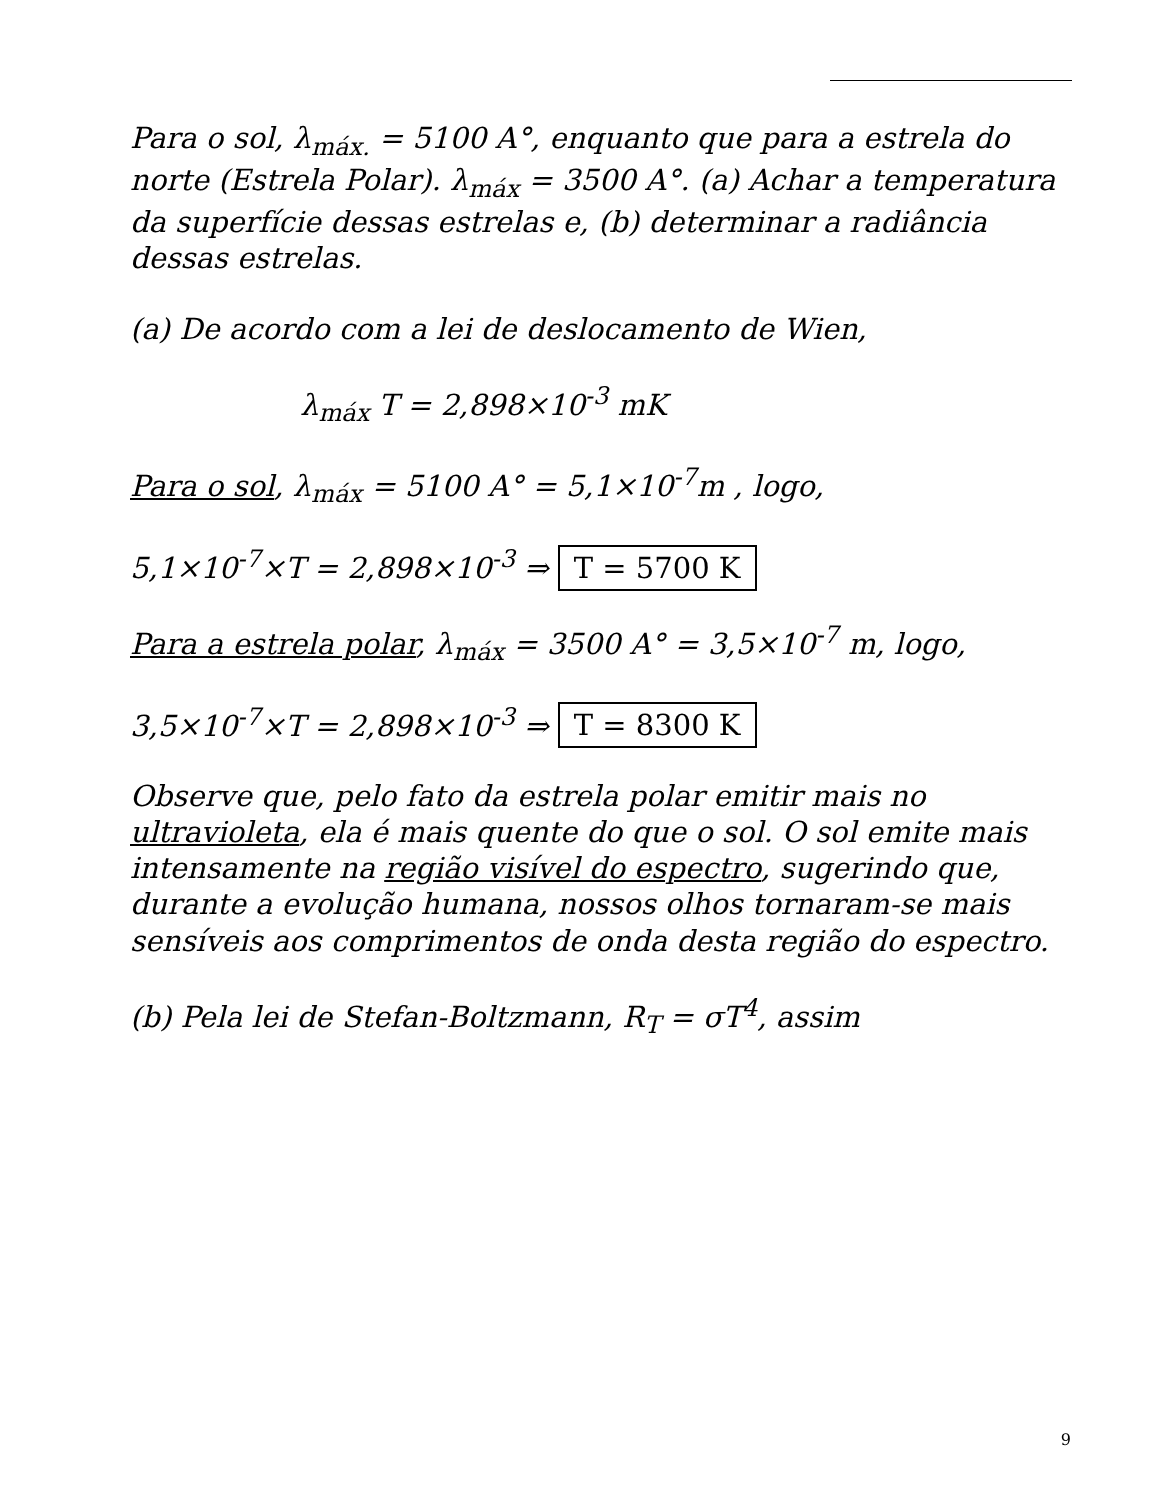Para o sol, λ<sub>máx.</sub> = 5100 A°, enquanto que para a estrela do norte (Estrela Polar). λ<sub>máx</sub> = 3500 A°. (a) Achar a temperatura da superfície dessas estrelas e, (b) determinar a radiância dessas estrelas.
(a) De acordo com a lei de deslocamento de Wien,
λ<sub>máx</sub> T = 2,898×10<sup>-3</sup> mK
Para o sol, λ<sub>máx</sub> = 5100 A° = 5,1×10<sup>-7</sup>m , logo,
5,1×10<sup>-7</sup>×T = 2,898×10<sup>-3</sup> ⇒ T = 5700 K
Para a estrela polar, λ<sub>máx</sub> = 3500 A° = 3,5×10<sup>-7</sup> m, logo,
3,5×10<sup>-7</sup>×T = 2,898×10<sup>-3</sup> ⇒ T = 8300 K
Observe que, pelo fato da estrela polar emitir mais no ultravioleta, ela é mais quente do que o sol. O sol emite mais intensamente na região visível do espectro, sugerindo que, durante a evolução humana, nossos olhos tornaram-se mais sensíveis aos comprimentos de onda desta região do espectro.
(b) Pela lei de Stefan-Boltzmann, R<sub>T</sub> = σT<sup>4</sup>, assim
9